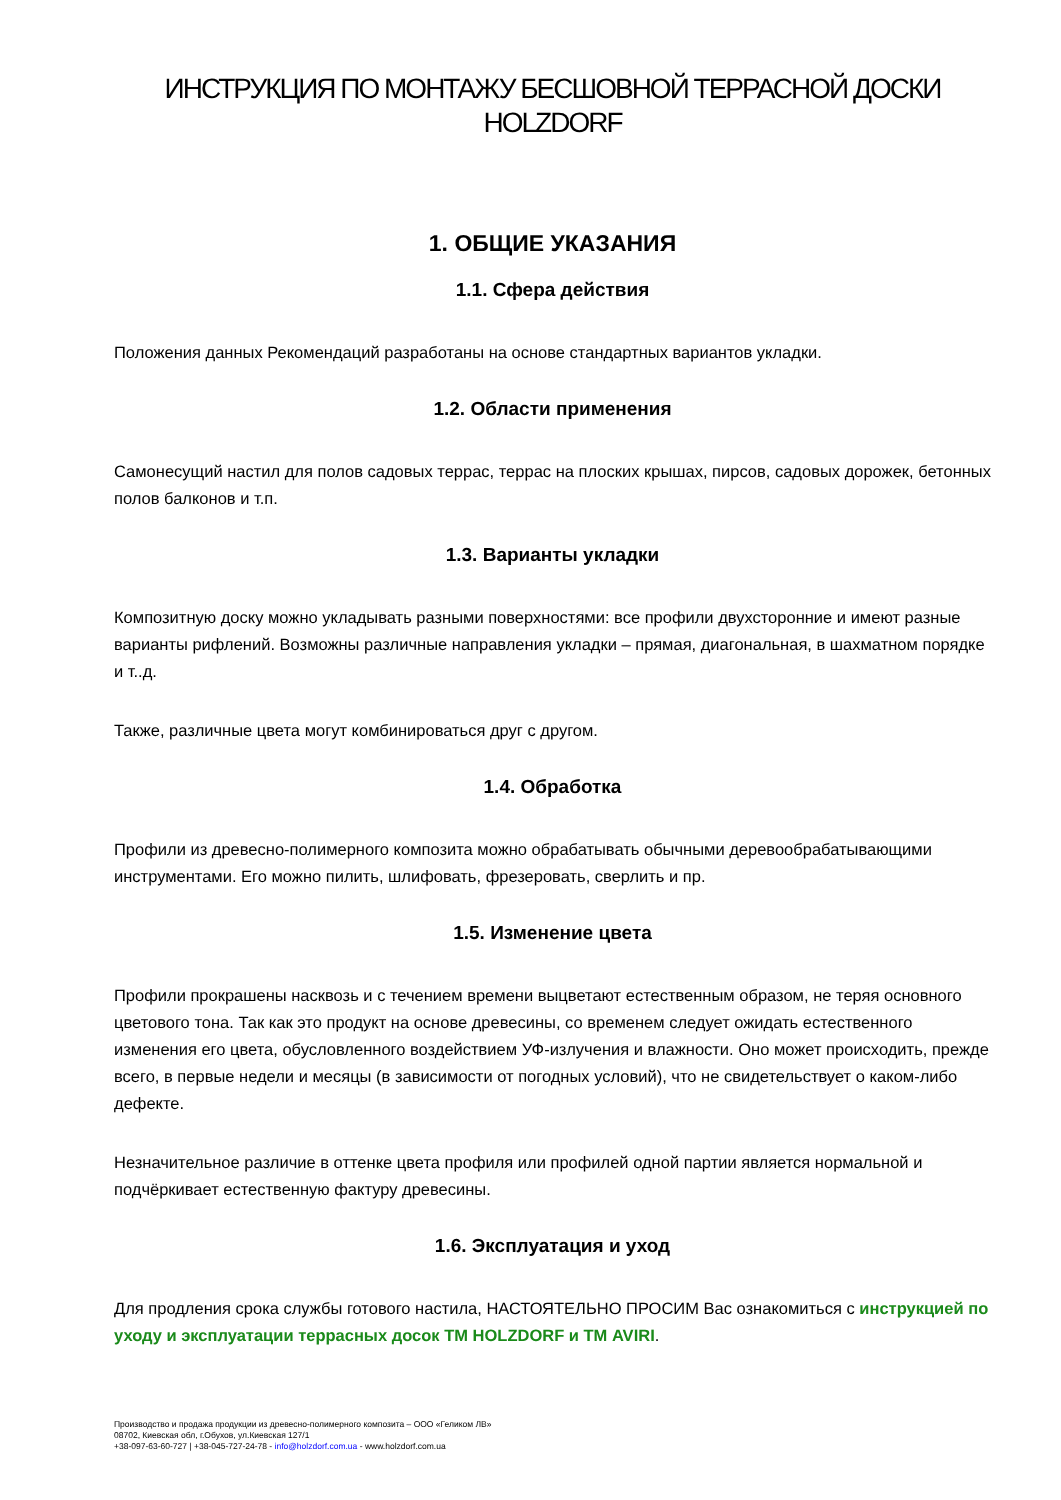ИНСТРУКЦИЯ ПО МОНТАЖУ БЕСШОВНОЙ ТЕРРАСНОЙ ДОСКИ
HOLZDORF
1. ОБЩИЕ УКАЗАНИЯ
1.1. Сфера действия
Положения данных Рекомендаций разработаны на основе стандартных вариантов укладки.
1.2. Области применения
Самонесущий настил для полов садовых террас, террас на плоских крышах, пирсов, садовых дорожек, бетонных полов балконов и т.п.
1.3. Варианты укладки
Композитную доску можно укладывать разными поверхностями: все профили двухсторонние и имеют разные варианты рифлений. Возможны различные направления укладки – прямая, диагональная, в шахматном порядке и т..д.
Также, различные цвета могут комбинироваться друг с другом.
1.4. Обработка
Профили из древесно-полимерного композита можно обрабатывать обычными деревообрабатывающими инструментами. Его можно пилить, шлифовать, фрезеровать, сверлить и пр.
1.5. Изменение цвета
Профили прокрашены насквозь и с течением времени выцветают естественным образом, не теряя основного цветового тона. Так как это продукт на основе древесины, со временем следует ожидать естественного изменения его цвета, обусловленного воздействием УФ-излучения и влажности. Оно может происходить, прежде всего, в первые недели и месяцы (в зависимости от погодных условий), что не свидетельствует о каком-либо дефекте.
Незначительное различие в оттенке цвета профиля или профилей одной партии является нормальной и подчёркивает естественную фактуру древесины.
1.6. Эксплуатация и уход
Для продления срока службы готового настила, НАСТОЯТЕЛЬНО ПРОСИМ Вас ознакомиться с инструкцией по уходу и эксплуатации террасных досок ТМ HOLZDORF и ТМ AVIRI.
Производство и продажа продукции из древесно-полимерного композита – ООО «Геликом ЛВ»
08702, Киевская обл, г.Обухов, ул.Киевская 127/1
+38-097-63-60-727 | +38-045-727-24-78 - info@holzdorf.com.ua - www.holzdorf.com.ua